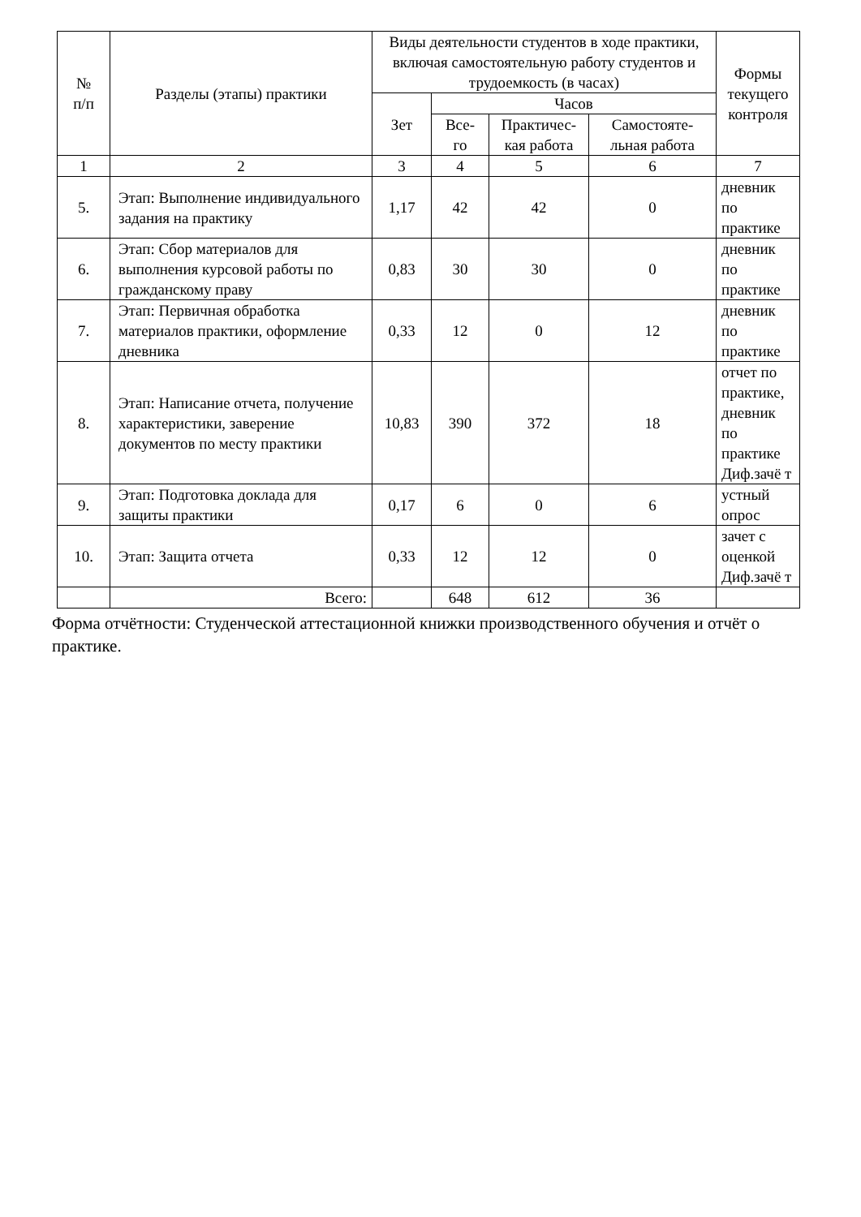| № п/п | Разделы (этапы) практики | Виды деятельности студентов в ходе практики, включая самостоятельную работу студентов и трудоемкость (в часах) | | | | Формы текущего контроля |
| --- | --- | --- | --- | --- | --- | --- |
| | | Зет | Часов | | | |
| | | | Все- го | Практичес- кая работа | Самостояте- льная работа | |
| 1 | 2 | 3 | 4 | 5 | 6 | 7 |
| 5. | Этап: Выполнение индивидуального задания на практику | 1,17 | 42 | 42 | 0 | дневник по практике |
| 6. | Этап: Сбор материалов для выполнения курсовой работы по гражданскому праву | 0,83 | 30 | 30 | 0 | дневник по практике |
| 7. | Этап: Первичная обработка материалов практики, оформление дневника | 0,33 | 12 | 0 | 12 | дневник по практике |
| 8. | Этап: Написание отчета, получение характеристики, заверение документов по месту практики | 10,83 | 390 | 372 | 18 | отчет по практике, дневник по практике Диф.зачё т |
| 9. | Этап: Подготовка доклада для защиты практики | 0,17 | 6 | 0 | 6 | устный опрос |
| 10. | Этап: Защита отчета | 0,33 | 12 | 12 | 0 | зачет с оценкой Диф.зачё т |
| | Всего: | | 648 | 612 | 36 | |
Форма отчётности: Студенческой аттестационной книжки производственного обучения и отчёт о практике.